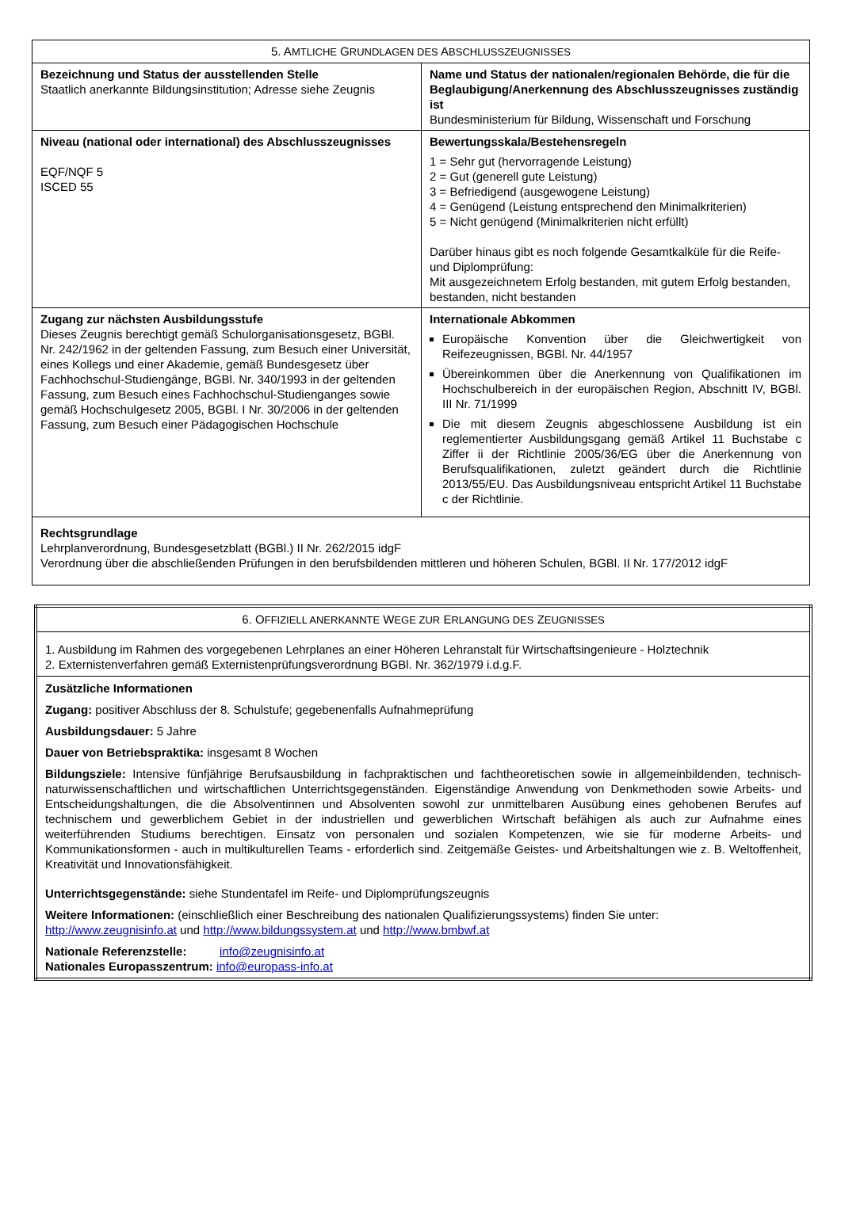| 5. A MTLICHE G RUNDLAGEN DES A BSCHLUSSZEUGNISSES | |
| --- | --- |
| Bezeichnung und Status der ausstellenden Stelle Staatlich anerkannte Bildungsinstitution; Adresse siehe Zeugnis | Name und Status der nationalen/regionalen Behörde, die für die Beglaubigung/Anerkennung des Abschlusszeugnisses zuständig ist Bundesministerium für Bildung, Wissenschaft und Forschung |
| Niveau (national oder international) des Abschlusszeugnisses EQF/NQF 5 ISCED 55 | Bewertungsskala/Bestehensregeln 1 = Sehr gut (hervorragende Leistung) 2 = Gut (generell gute Leistung) 3 = Befriedigend (ausgewogene Leistung) 4 = Genügend (Leistung entsprechend den Minimalkriterien) 5 = Nicht genügend (Minimalkriterien nicht erfüllt) Darüber hinaus gibt es noch folgende Gesamtkalküle für die Reife- und Diplomprüfung: Mit ausgezeichnetem Erfolg bestanden, mit gutem Erfolg bestanden, bestanden, nicht bestanden |
| Zugang zur nächsten Ausbildungsstufe Dieses Zeugnis berechtigt gemäß Schulorganisationsgesetz, BGBl. Nr. 242/1962 in der geltenden Fassung, zum Besuch einer Universität, eines Kollegs und einer Akademie, gemäß Bundesgesetz über Fachhochschul-Studiengänge, BGBl. Nr. 340/1993 in der geltenden Fassung, zum Besuch eines Fachhochschul-Studienganges sowie gemäß Hochschulgesetz 2005, BGBl. I Nr. 30/2006 in der geltenden Fassung, zum Besuch einer Pädagogischen Hochschule | Internationale Abkommen Europäische Konvention über die Gleichwertigkeit von Reifezeugnissen, BGBl. Nr. 44/1957 Übereinkommen über die Anerkennung von Qualifikationen im Hochschulbereich in der europäischen Region, Abschnitt IV, BGBl. III Nr. 71/1999 Die mit diesem Zeugnis abgeschlossene Ausbildung ist ein reglementierter Ausbildungsgang gemäß Artikel 11 Buchstabe c Ziffer ii der Richtlinie 2005/36/EG über die Anerkennung von Berufsqualifikationen, zuletzt geändert durch die Richtlinie 2013/55/EU. Das Ausbildungsniveau entspricht Artikel 11 Buchstabe c der Richtlinie. |
| Rechtsgrundlage Lehrplanverordnung, Bundesgesetzblatt (BGBl.) II Nr. 262/2015 idgF Verordnung über die abschließenden Prüfungen in den berufsbildenden mittleren und höheren Schulen, BGBl. II Nr. 177/2012 idgF | |
| 6. O FFIZIELL ANERKANNTE W EGE ZUR E RLANGUNG DES Z EUGNISSES |
| --- |
| 1. Ausbildung im Rahmen des vorgegebenen Lehrplanes an einer Höheren Lehranstalt für Wirtschaftsingenieure - Holztechnik 2. Externistenverfahren gemäß Externistenprüfungsverordnung BGBl. Nr. 362/1979 i.d.g.F. |
| Zusätzliche Informationen Zugang: positiver Abschluss der 8. Schulstufe; gegebenenfalls Aufnahmeprüfung Ausbildungsdauer: 5 Jahre Dauer von Betriebspraktika: insgesamt 8 Wochen Bildungsziele: Intensive fünfjährige Berufsausbildung in fachpraktischen und fachtheoretischen sowie in allgemeinbildenden, technisch-naturwissenschaftlichen und wirtschaftlichen Unterrichtsgegenständen. Eigenständige Anwendung von Denkmethoden sowie Arbeits- und Entscheidungshaltungen, die die Absolventinnen und Absolventen sowohl zur unmittelbaren Ausübung eines gehobenen Berufes auf technischem und gewerblichem Gebiet in der industriellen und gewerblichen Wirtschaft befähigen als auch zur Aufnahme eines weiterführenden Studiums berechtigen. Einsatz von personalen und sozialen Kompetenzen, wie sie für moderne Arbeits- und Kommunikationsformen - auch in multikulturellen Teams - erforderlich sind. Zeitgemäße Geistes- und Arbeitshaltungen wie z. B. Weltoffenheit, Kreativität und Innovationsfähigkeit. Unterrichtsgegenstände: siehe Stundentafel im Reife- und Diplomprüfungszeugnis Weitere Informationen: (einschließlich einer Beschreibung des nationalen Qualifizierungssystems) finden Sie unter: http://www.zeugnisinfo.at und http://www.bildungssystem.at und http://www.bmbwf.at Nationale Referenzstelle: info@zeugnisinfo.at Nationales Europasszentrum: info@europass-info.at |